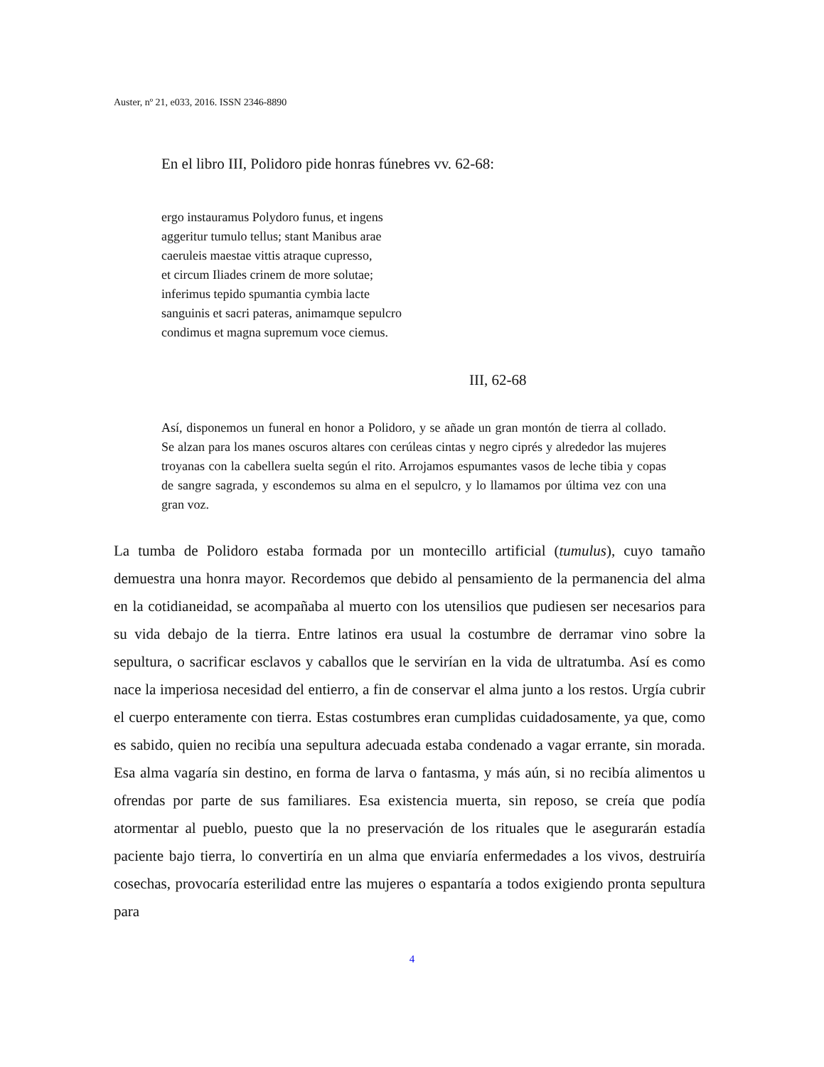Auster, nº 21, e033, 2016. ISSN 2346-8890
En el libro III, Polidoro pide honras fúnebres vv. 62-68:
ergo instauramus Polydoro funus, et ingens
aggeritur tumulo tellus; stant Manibus arae
caeruleis maestae vittis atraque cupresso,
et circum Iliades crinem de more solutae;
inferimus tepido spumantia cymbia lacte
sanguinis et sacri pateras, animamque sepulcro
condimus et magna supremum voce ciemus.
III, 62-68
Así, disponemos un funeral en honor a Polidoro, y se añade un gran montón de tierra al collado. Se alzan para los manes oscuros altares con cerúleas cintas y negro ciprés y alrededor las mujeres troyanas con la cabellera suelta según el rito. Arrojamos espumantes vasos de leche tibia y copas de sangre sagrada, y escondemos su alma en el sepulcro, y lo llamamos por última vez con una gran voz.
La tumba de Polidoro estaba formada por un montecillo artificial (tumulus), cuyo tamaño demuestra una honra mayor. Recordemos que debido al pensamiento de la permanencia del alma en la cotidianeidad, se acompañaba al muerto con los utensilios que pudiesen ser necesarios para su vida debajo de la tierra. Entre latinos era usual la costumbre de derramar vino sobre la sepultura, o sacrificar esclavos y caballos que le servirían en la vida de ultratumba. Así es como nace la imperiosa necesidad del entierro, a fin de conservar el alma junto a los restos. Urgía cubrir el cuerpo enteramente con tierra. Estas costumbres eran cumplidas cuidadosamente, ya que, como es sabido, quien no recibía una sepultura adecuada estaba condenado a vagar errante, sin morada. Esa alma vagaría sin destino, en forma de larva o fantasma, y más aún, si no recibía alimentos u ofrendas por parte de sus familiares. Esa existencia muerta, sin reposo, se creía que podía atormentar al pueblo, puesto que la no preservación de los rituales que le asegurarán estadía paciente bajo tierra, lo convertiría en un alma que enviaría enfermedades a los vivos, destruiría cosechas, provocaría esterilidad entre las mujeres o espantaría a todos exigiendo pronta sepultura para
4